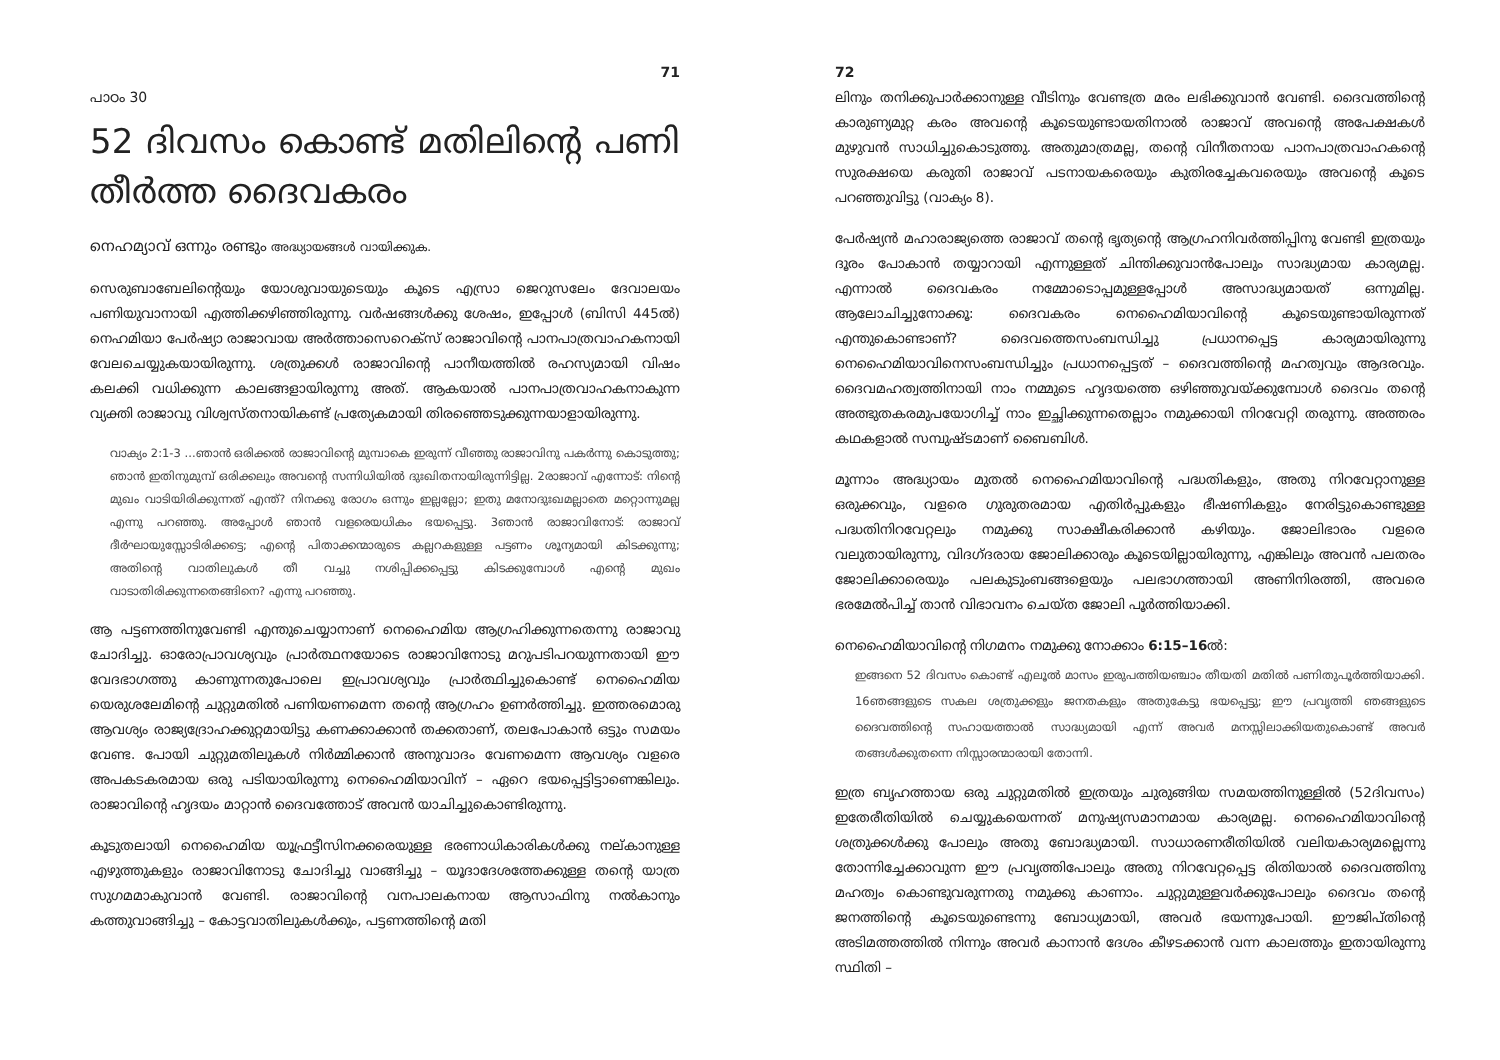71
പാഠം 30
52 ദിവസം കൊണ്ട് മതിലിന്റെ പണി തീർത്ത ദൈവകരം
നെഹമ്യാവ് ഒന്നും രണ്ടും അദ്ധ്യായങ്ങൾ വായിക്കുക.
സെരുബാബേലിന്റെയും യോശുവായുടെയും കൂടെ എസ്രാ ജെറുസലേം ദേവാലയം പണിയുവാനായി എത്തിക്കഴിഞ്ഞിരുന്നു. വർഷങ്ങൾക്കു ശേഷം, ഇപ്പോൾ (ബിസി 445ൽ) നെഹമിയാ പേർഷ്യാ രാജാവായ അർത്താസെറെക്സ് രാജാവിന്റെ പാനപാത്രവാഹകനായി വേലചെയ്യുകയായിരുന്നു. ശത്രുക്കൾ രാജാവിന്റെ പാനീയത്തിൽ രഹസ്യമായി വിഷം കലക്കി വധിക്കുന്ന കാലങ്ങളായിരുന്നു അത്. ആകയാൽ പാനപാത്രവാഹകനാകുന്ന വ്യക്തി രാജാവു വിശ്വസ്തനായികണ്ട് പ്രത്യേകമായി തിരഞ്ഞെടുക്കുന്നയാളായിരുന്നു.
വാക്യം 2:1-3 ...ഞാൻ ഒരിക്കൽ രാജാവിന്റെ മുമ്പാകെ ഇരുന്ന് വീഞ്ഞു രാജാവിനു പകർന്നു കൊടുത്തു; ഞാൻ ഇതിനുമുമ്പ് ഒരിക്കലും അവന്റെ സന്നിധിയിൽ ദുഃഖിതനായിരുന്നിട്ടില്ല. 2രാജാവ് എന്നോട്: നിന്റെ മുഖം വാടിയിരിക്കുന്നത് എന്ത്? നിനക്കു രോഗം ഒന്നും ഇല്ലല്ലോ; ഇതു മനോദുഃഖമല്ലാതെ മറ്റൊന്നുമല്ല എന്നു പറഞ്ഞു. അപ്പോൾ ഞാൻ വളരെയധികം ഭയപ്പെട്ടു. 3ഞാൻ രാജാവിനോട്: രാജാവ് ദീർഘായുസ്സോടിരിക്കട്ടെ; എന്റെ പിതാക്കന്മാരുടെ കല്ലറകളുള്ള പട്ടണം ശൂന്യമായി കിടക്കുന്നു; അതിന്റെ വാതിലുകൾ തീ വച്ചു നശിപ്പിക്കപ്പെട്ടു കിടക്കുമ്പോൾ എന്റെ മുഖം വാടാതിരിക്കുന്നതെങ്ങിനെ? എന്നു പറഞ്ഞു.
ആ പട്ടണത്തിനുവേണ്ടി എന്തുചെയ്യാനാണ് നെഹൈമിയ ആഗ്രഹിക്കുന്നതെന്നു രാജാവു ചോദിച്ചു. ഓരോപ്രാവശ്യവും പ്രാർത്ഥനയോടെ രാജാവിനോടു മറുപടിപറയുന്നതായി ഈ വേദഭാഗത്തു കാണുന്നതുപോലെ ഇപ്രാവശ്യവും പ്രാർത്ഥിച്ചുകൊണ്ട് നെഹൈമിയ യെരുശലേമിന്റെ ചുറ്റുമതിൽ പണിയണമെന്ന തന്റെ ആഗ്രഹം ഉണർത്തിച്ചു. ഇത്തരമൊരു ആവശ്യം രാജ്യദ്രോഹക്കുറ്റമായിട്ടു കണക്കാക്കാൻ തക്കതാണ്, തലപോകാൻ ഒട്ടും സമയം വേണ്ട. പോയി ചുറ്റുമതിലുകൾ നിർമ്മിക്കാൻ അനുവാദം വേണമെന്ന ആവശ്യം വളരെ അപകടകരമായ ഒരു പടിയായിരുന്നു നെഹൈമിയാവിന് – ഏറെ ഭയപ്പെട്ടിട്ടാണെങ്കിലും. രാജാവിന്റെ ഹൃദയം മാറ്റാൻ ദൈവത്തോട് അവൻ യാചിച്ചുകൊണ്ടിരുന്നു.
കൂടുതലായി നെഹൈമിയ യൂഫ്രട്ടീസിനക്കരെയുള്ള ഭരണാധികാരികൾക്കു നല്കാനുള്ള എഴുത്തുകളും രാജാവിനോടു ചോദിച്ചു വാങ്ങിച്ചു – യൂദാദേശത്തേക്കുള്ള തന്റെ യാത്ര സുഗമമാകുവാൻ വേണ്ടി. രാജാവിന്റെ വനപാലകനായ ആസാഫിനു നൽകാനും കത്തുവാങ്ങിച്ചു – കോട്ടവാതിലുകൾക്കും, പട്ടണത്തിന്റെ മതി
72
ലിനും തനിക്കുപാർക്കാനുള്ള വീടിനും വേണ്ടത്ര മരം ലഭിക്കുവാൻ വേണ്ടി. ദൈവത്തിന്റെ കാരുണ്യമുറ്റ കരം അവന്റെ കൂടെയുണ്ടായതിനാൽ രാജാവ് അവന്റെ അപേക്ഷകൾ മുഴുവൻ സാധിച്ചുകൊടുത്തു. അതുമാത്രമല്ല, തന്റെ വിനീതനായ പാനപാത്രവാഹകന്റെ സുരക്ഷയെ കരുതി രാജാവ് പടനായകരെയും കുതിരച്ചേകവരെയും അവന്റെ കൂടെ പറഞ്ഞുവിട്ടു (വാക്യം 8).
പേർഷ്യൻ മഹാരാജ്യത്തെ രാജാവ് തന്റെ ഭൃത്യന്റെ ആഗ്രഹനിവർത്തിപ്പിനു വേണ്ടി ഇത്രയും ദൂരം പോകാൻ തയ്യാറായി എന്നുള്ളത് ചിന്തിക്കുവാൻപോലും സാദ്ധ്യമായ കാര്യമല്ല. എന്നാൽ ദൈവകരം നമ്മോടൊപ്പമുള്ളപ്പോൾ അസാദ്ധ്യമായത് ഒന്നുമില്ല. ആലോചിച്ചുനോക്കൂ: ദൈവകരം നെഹൈമിയാവിന്റെ കൂടെയുണ്ടായിരുന്നത് എന്തുകൊണ്ടാണ്? ദൈവത്തെസംബന്ധിച്ചു പ്രധാനപ്പെട്ട കാര്യമായിരുന്നു നെഹൈമിയാവിനെസംബന്ധിച്ചും പ്രധാനപ്പെട്ടത് – ദൈവത്തിന്റെ മഹത്വവും ആദരവും. ദൈവമഹത്വത്തിനായി നാം നമ്മുടെ ഹൃദയത്തെ ഒഴിഞ്ഞുവയ്ക്കുമ്പോൾ ദൈവം തന്റെ അത്ഭുതകരമുപയോഗിച്ച് നാം ഇച്ഛിക്കുന്നതെല്ലാം നമുക്കായി നിറവേറ്റി തരുന്നു. അത്തരം കഥകളാൽ സമ്പുഷ്ടമാണ് ബൈബിൾ.
മൂന്നാം അദ്ധ്യായം മുതൽ നെഹൈമിയാവിന്റെ പദ്ധതികളും, അതു നിറവേറ്റാനുള്ള ഒരുക്കവും, വളരെ ഗുരുതരമായ എതിർപ്പുകളും ഭീഷണികളും നേരിട്ടുകൊണ്ടുള്ള പദ്ധതിനിറവേറ്റലും നമുക്കു സാക്ഷീകരിക്കാൻ കഴിയും. ജോലിഭാരം വളരെ വലുതായിരുന്നു, വിദഗ്ദരായ ജോലിക്കാരും കൂടെയില്ലായിരുന്നു, എങ്കിലും അവൻ പലതരം ജോലിക്കാരെയും പലകുടുംബങ്ങളെയും പലഭാഗത്തായി അണിനിരത്തി, അവരെ ഭരമേൽപിച്ച് താൻ വിഭാവനം ചെയ്ത ജോലി പൂർത്തിയാക്കി.
നെഹൈമിയാവിന്റെ നിഗമനം നമുക്കു നോക്കാം 6:15–16ൽ:
ഇങ്ങനെ 52 ദിവസം കൊണ്ട് എലൂൽ മാസം ഇരുപത്തിയഞ്ചാം തീയതി മതിൽ പണിതുപൂർത്തിയാക്കി. 16ഞങ്ങളുടെ സകല ശത്രുക്കളും ജനതകളും അതുകേട്ടു ഭയപ്പെട്ടു; ഈ പ്രവൃത്തി ഞങ്ങളുടെ ദൈവത്തിന്റെ സഹായത്താൽ സാദ്ധ്യമായി എന്ന് അവർ മനസ്സിലാക്കിയതുകൊണ്ട് അവർ തങ്ങൾക്കുതന്നെ നിസ്സാരന്മാരായി തോന്നി.
ഇത്ര ബൃഹത്തായ ഒരു ചുറ്റുമതിൽ ഇത്രയും ചുരുങ്ങിയ സമയത്തിനുള്ളിൽ (52ദിവസം) ഇതേരീതിയിൽ ചെയ്യുകയെന്നത് മനുഷ്യസമാനമായ കാര്യമല്ല. നെഹൈമിയാവിന്റെ ശത്രുക്കൾക്കു പോലും അതു ബോദ്ധ്യമായി. സാധാരണരീതിയിൽ വലിയകാര്യമല്ലെന്നു തോന്നിച്ചേക്കാവുന്ന ഈ പ്രവൃത്തിപോലും അതു നിറവേറ്റപ്പെട്ട രിതിയാൽ ദൈവത്തിനു മഹത്വം കൊണ്ടുവരുന്നതു നമുക്കു കാണാം. ചുറ്റുമുള്ളവർക്കുപോലും ദൈവം തന്റെ ജനത്തിന്റെ കൂടെയുണ്ടെന്നു ബോധ്യമായി, അവർ ഭയന്നുപോയി. ഈജിപ്തിന്റെ അടിമത്തത്തിൽ നിന്നും അവർ കാനാൻ ദേശം കീഴടക്കാൻ വന്ന കാലത്തും ഇതായിരുന്നു സ്ഥിതി –